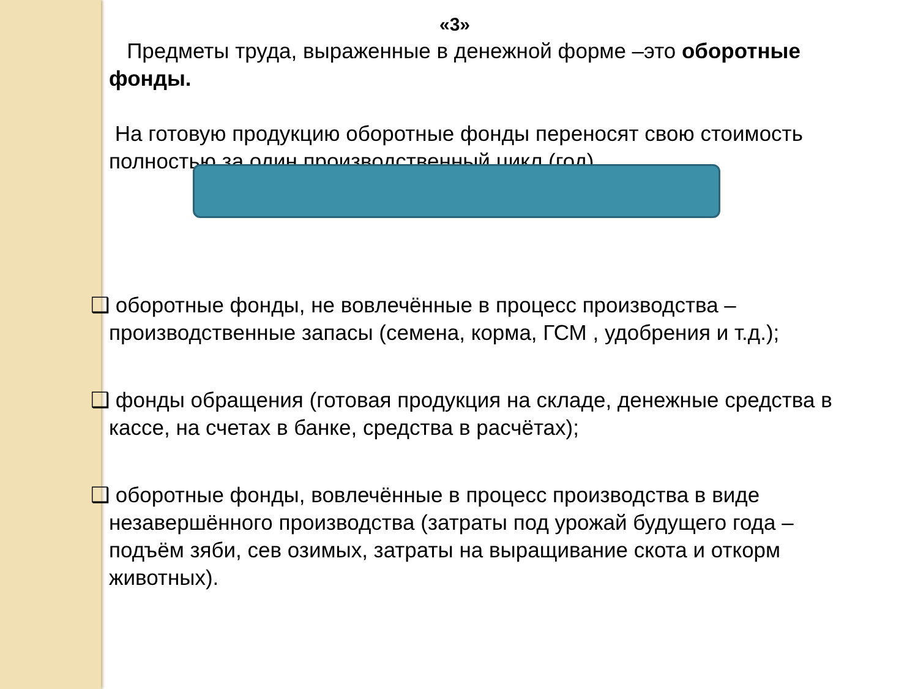«3»
Предметы труда, выраженные в денежной форме –это оборотные фонды.
На готовую продукцию оборотные фонды переносят свою стоимость полностью за один производственный цикл (год).
❑ оборотные фонды, не вовлечённые в процесс производства – производственные запасы (семена, корма, ГСМ , удобрения и т.д.);
❑ фонды обращения (готовая продукция на складе, денежные средства в кассе, на счетах в банке, средства в расчётах);
❑ оборотные фонды, вовлечённые в процесс производства в виде незавершённого производства (затраты под урожай будущего года – подъём зяби, сев озимых, затраты на выращивание скота и откорм животных).